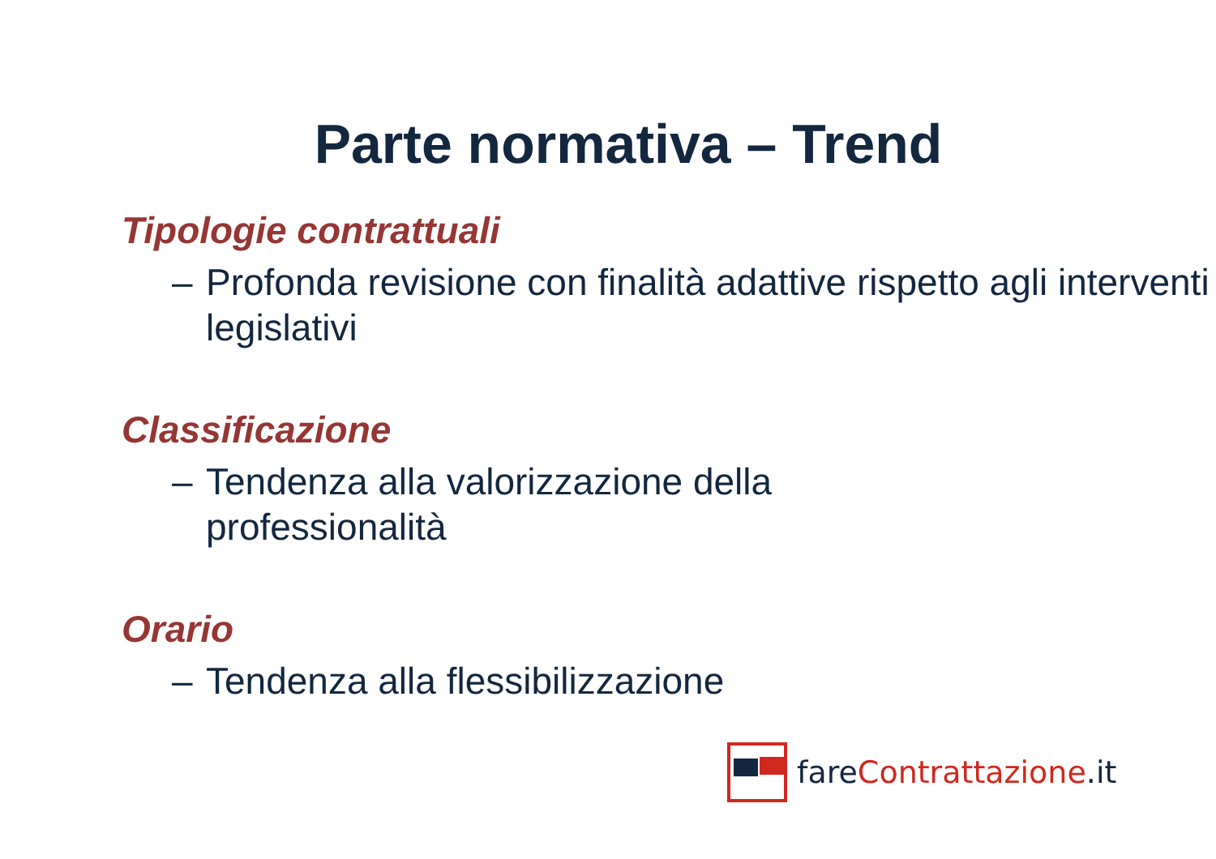Parte normativa – Trend
Tipologie contrattuali
– Profonda revisione con finalità adattive rispetto agli interventi legislativi
Classificazione
– Tendenza alla valorizzazione della
professionalità
Orario
– Tendenza alla flessibilizzazione
fare Contrattazione.it